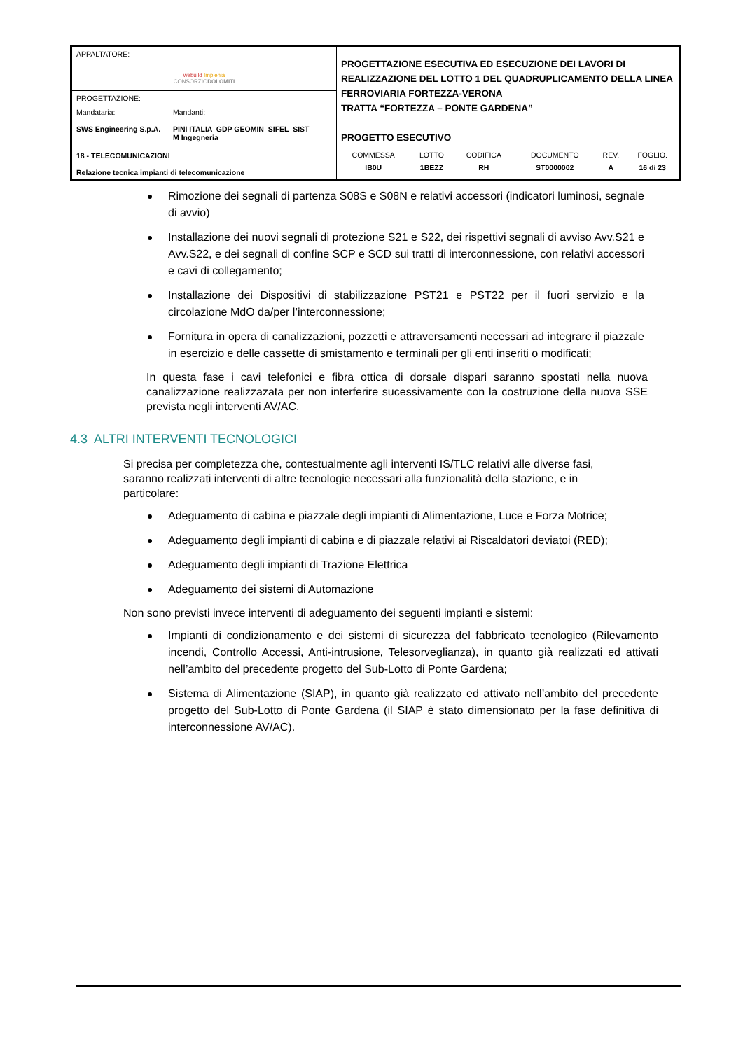| APPALTATORE: webuild Implenia CONSORZIO DOLOMITI | PROGETTAZIONE ESECUTIVA ED ESECUZIONE DEI LAVORI DI REALIZZAZIONE DEL LOTTO 1 DEL QUADRUPLICAMENTO DELLA LINEA FERROVIARIA FORTEZZA-VERONA TRATTA “FORTEZZA – PONTE GARDENA” PROGETTO ESECUTIVO |
| PROGETTAZIONE: Mandataria: SWS Engineering S.p.A. Mandanti: PINI ITALIA GDP GEOMIN SIFEL SIST M Ingegneria | |
| 18 - TELECOMUNICAZIONI Relazione tecnica impianti di telecomunicazione | / COMMESSA / LOTTO / CODIFICA / DOCUMENTO / REV. / FOGLIO. / / IB0U / 1BEZZ / RH / ST0000002 / A / 16 di 23 / |
Rimozione dei segnali di partenza S08S e S08N e relativi accessori (indicatori luminosi, segnale di avvio)
Installazione dei nuovi segnali di protezione S21 e S22, dei rispettivi segnali di avviso Avv.S21 e Avv.S22, e dei segnali di confine SCP e SCD sui tratti di interconnessione, con relativi accessori e cavi di collegamento;
Installazione dei Dispositivi di stabilizzazione PST21 e PST22 per il fuori servizio e la circolazione MdO da/per l’interconnessione;
Fornitura in opera di canalizzazioni, pozzetti e attraversamenti necessari ad integrare il piazzale in esercizio e delle cassette di smistamento e terminali per gli enti inseriti o modificati;
In questa fase i cavi telefonici e fibra ottica di dorsale dispari saranno spostati nella nuova canalizzazione realizzazata per non interferire sucessivamente con la costruzione della nuova SSE prevista negli interventi AV/AC.
4.3 ALTRI INTERVENTI TECNOLOGICI
Si precisa per completezza che, contestualmente agli interventi IS/TLC relativi alle diverse fasi, saranno realizzati interventi di altre tecnologie necessari alla funzionalità della stazione, e in particolare:
Adeguamento di cabina e piazzale degli impianti di Alimentazione, Luce e Forza Motrice;
Adeguamento degli impianti di cabina e di piazzale relativi ai Riscaldatori deviatoi (RED);
Adeguamento degli impianti di Trazione Elettrica
Adeguamento dei sistemi di Automazione
Non sono previsti invece interventi di adeguamento dei seguenti impianti e sistemi:
Impianti di condizionamento e dei sistemi di sicurezza del fabbricato tecnologico (Rilevamento incendi, Controllo Accessi, Anti-intrusione, Telesorveglianza), in quanto già realizzati ed attivati nell’ambito del precedente progetto del Sub-Lotto di Ponte Gardena;
Sistema di Alimentazione (SIAP), in quanto già realizzato ed attivato nell’ambito del precedente progetto del Sub-Lotto di Ponte Gardena (il SIAP è stato dimensionato per la fase definitiva di interconnessione AV/AC).